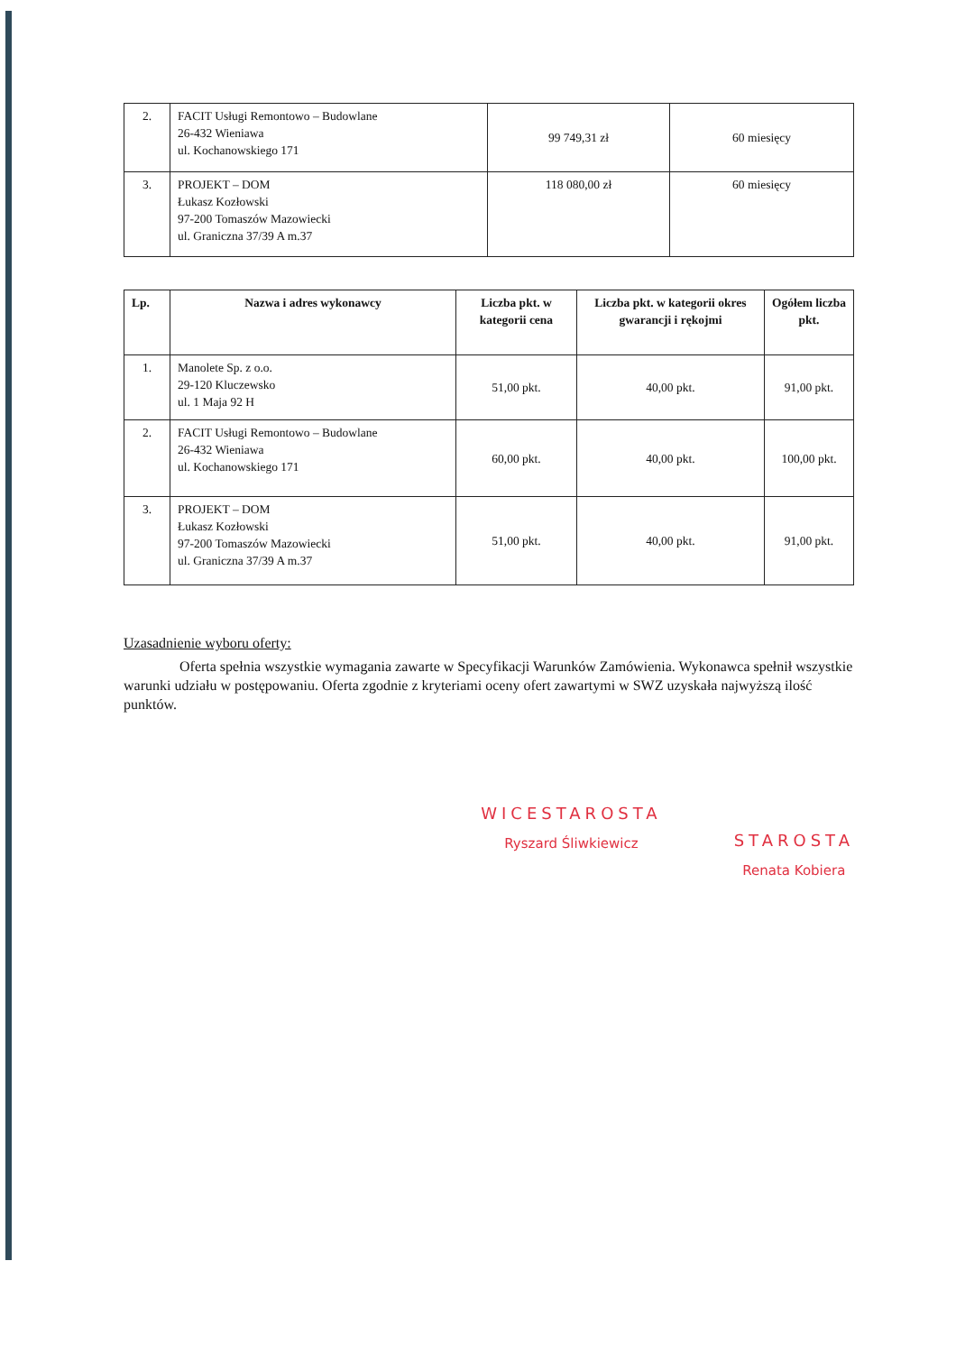| 2. | FACIT Usługi Remontowo – Budowlane 26-432 Wieniawa ul. Kochanowskiego 171 | 99 749,31 zł | 60 miesięcy |
| 3. | PROJEKT – DOM Łukasz Kozłowski 97-200 Tomaszów Mazowiecki ul. Graniczna 37/39 A m.37 | 118 080,00 zł | 60 miesięcy |
| Lp. | Nazwa i adres wykonawcy | Liczba pkt. w kategorii cena | Liczba pkt. w kategorii okres gwarancji i rękojmi | Ogółem liczba pkt. |
| --- | --- | --- | --- | --- |
| 1. | Manolete Sp. z o.o. 29-120 Kluczewsko ul. 1 Maja 92 H | 51,00 pkt. | 40,00 pkt. | 91,00 pkt. |
| 2. | FACIT Usługi Remontowo – Budowlane 26-432 Wieniawa ul. Kochanowskiego 171 | 60,00 pkt. | 40,00 pkt. | 100,00 pkt. |
| 3. | PROJEKT – DOM Łukasz Kozłowski 97-200 Tomaszów Mazowiecki ul. Graniczna 37/39 A m.37 | 51,00 pkt. | 40,00 pkt. | 91,00 pkt. |
Uzasadnienie wyboru oferty:
Oferta spełnia wszystkie wymagania zawarte w Specyfikacji Warunków Zamówienia. Wykonawca spełnił wszystkie warunki udziału w postępowaniu. Oferta zgodnie z kryteriami oceny ofert zawartymi w SWZ uzyskała najwyższą ilość punktów.
WICESTAROSTA
Ryszard Śliwkiewicz
STAROSTA
Renata Kobiera